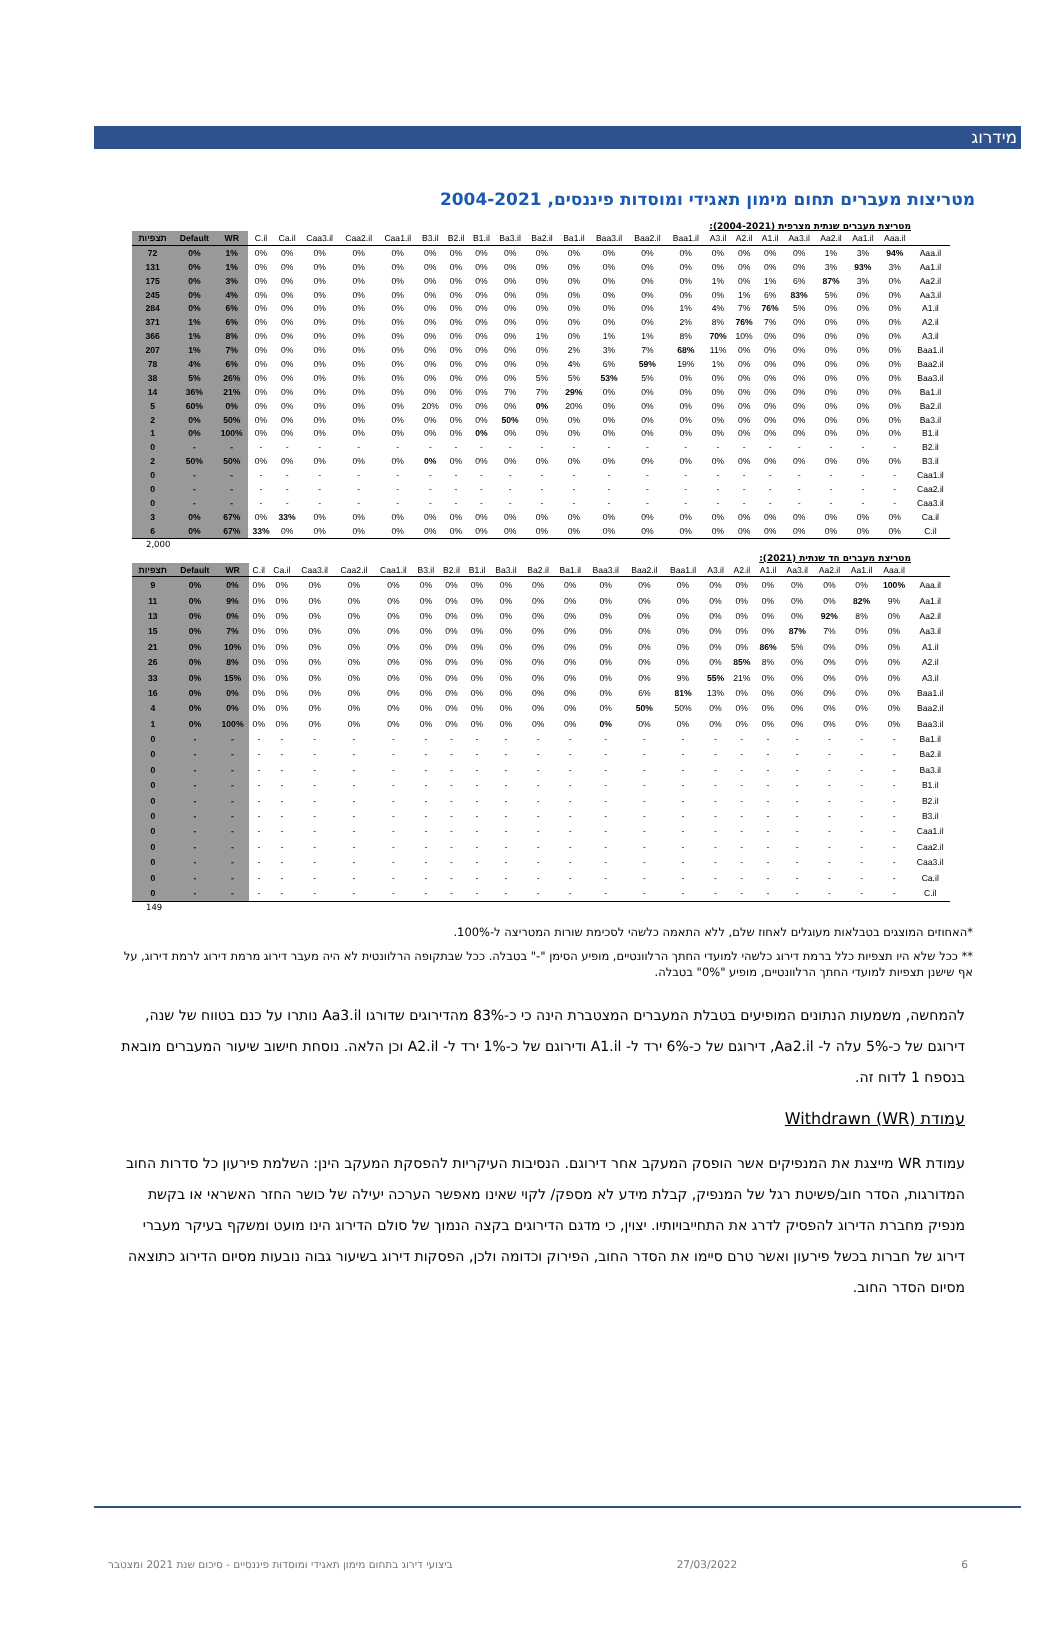מידרוג
מטריצות מעברים תחום מימון תאגידי ומוסדות פיננסים, 2004-2021
מטריצת מעברים שנתית מצרפית (2004-2021):
| תצפיות | Default | WR | C.il | Ca.il | Caa3.il | Caa2.il | Caa1.il | B3.il | B2.il | B1.il | Ba3.il | Ba2.il | Ba1.il | Baa3.il | Baa2.il | Baa1.il | A3.il | A2.il | A1.il | Aa3.il | Aa2.il | Aa1.il | Aaa.il | |
| --- | --- | --- | --- | --- | --- | --- | --- | --- | --- | --- | --- | --- | --- | --- | --- | --- | --- | --- | --- | --- | --- | --- | --- | --- |
| 72 | 0% | 1% | 0% | 0% | 0% | 0% | 0% | 0% | 0% | 0% | 0% | 0% | 0% | 0% | 0% | 0% | 0% | 0% | 0% | 0% | 1% | 3% | 94% | Aaa.il |
| 131 | 0% | 1% | 0% | 0% | 0% | 0% | 0% | 0% | 0% | 0% | 0% | 0% | 0% | 0% | 0% | 0% | 0% | 0% | 0% | 0% | 3% | 93% | 3% | Aa1.il |
| 175 | 0% | 3% | 0% | 0% | 0% | 0% | 0% | 0% | 0% | 0% | 0% | 0% | 0% | 0% | 0% | 0% | 1% | 0% | 1% | 6% | 87% | 3% | 0% | Aa2.il |
| 245 | 0% | 4% | 0% | 0% | 0% | 0% | 0% | 0% | 0% | 0% | 0% | 0% | 0% | 0% | 0% | 0% | 0% | 1% | 6% | 83% | 5% | 0% | 0% | Aa3.il |
| 284 | 0% | 6% | 0% | 0% | 0% | 0% | 0% | 0% | 0% | 0% | 0% | 0% | 0% | 0% | 0% | 1% | 4% | 7% | 76% | 5% | 0% | 0% | 0% | A1.il |
| 371 | 1% | 6% | 0% | 0% | 0% | 0% | 0% | 0% | 0% | 0% | 0% | 0% | 0% | 0% | 0% | 2% | 8% | 76% | 7% | 0% | 0% | 0% | 0% | A2.il |
| 366 | 1% | 8% | 0% | 0% | 0% | 0% | 0% | 0% | 0% | 0% | 0% | 1% | 0% | 1% | 1% | 8% | 70% | 10% | 0% | 0% | 0% | 0% | 0% | A3.il |
| 207 | 1% | 7% | 0% | 0% | 0% | 0% | 0% | 0% | 0% | 0% | 0% | 0% | 2% | 3% | 7% | 68% | 11% | 0% | 0% | 0% | 0% | 0% | 0% | Baa1.il |
| 78 | 4% | 6% | 0% | 0% | 0% | 0% | 0% | 0% | 0% | 0% | 0% | 0% | 4% | 6% | 59% | 19% | 1% | 0% | 0% | 0% | 0% | 0% | 0% | Baa2.il |
| 38 | 5% | 26% | 0% | 0% | 0% | 0% | 0% | 0% | 0% | 0% | 0% | 5% | 5% | 53% | 5% | 0% | 0% | 0% | 0% | 0% | 0% | 0% | 0% | Baa3.il |
| 14 | 36% | 21% | 0% | 0% | 0% | 0% | 0% | 0% | 0% | 0% | 7% | 7% | 29% | 0% | 0% | 0% | 0% | 0% | 0% | 0% | 0% | 0% | 0% | Ba1.il |
| 5 | 60% | 0% | 0% | 0% | 0% | 0% | 0% | 20% | 0% | 0% | 0% | 0% | 20% | 0% | 0% | 0% | 0% | 0% | 0% | 0% | 0% | 0% | 0% | Ba2.il |
| 2 | 0% | 50% | 0% | 0% | 0% | 0% | 0% | 0% | 0% | 0% | 50% | 0% | 0% | 0% | 0% | 0% | 0% | 0% | 0% | 0% | 0% | 0% | 0% | Ba3.il |
| 1 | 0% | 100% | 0% | 0% | 0% | 0% | 0% | 0% | 0% | 0% | 0% | 0% | 0% | 0% | 0% | 0% | 0% | 0% | 0% | 0% | 0% | 0% | 0% | B1.il |
| 0 | - | - | - | - | - | - | - | - | - | - | - | - | - | - | - | - | - | - | - | - | - | - | - | B2.il |
| 2 | 50% | 50% | 0% | 0% | 0% | 0% | 0% | 0% | 0% | 0% | 0% | 0% | 0% | 0% | 0% | 0% | 0% | 0% | 0% | 0% | 0% | 0% | 0% | B3.il |
| 0 | - | - | - | - | - | - | - | - | - | - | - | - | - | - | - | - | - | - | - | - | - | - | - | Caa1.il |
| 0 | - | - | - | - | - | - | - | - | - | - | - | - | - | - | - | - | - | - | - | - | - | - | - | Caa2.il |
| 0 | - | - | - | - | - | - | - | - | - | - | - | - | - | - | - | - | - | - | - | - | - | - | - | Caa3.il |
| 3 | 0% | 67% | 0% | 33% | 0% | 0% | 0% | 0% | 0% | 0% | 0% | 0% | 0% | 0% | 0% | 0% | 0% | 0% | 0% | 0% | 0% | 0% | 0% | Ca.il |
| 6 | 0% | 67% | 33% | 0% | 0% | 0% | 0% | 0% | 0% | 0% | 0% | 0% | 0% | 0% | 0% | 0% | 0% | 0% | 0% | 0% | 0% | 0% | 0% | C.il |
2,000
מטריצת מעברים חד שנתית (2021):
| תצפיות | Default | WR | C.il | Ca.il | Caa3.il | Caa2.il | Caa1.il | B3.il | B2.il | B1.il | Ba3.il | Ba2.il | Ba1.il | Baa3.il | Baa2.il | Baa1.il | A3.il | A2.il | A1.il | Aa3.il | Aa2.il | Aa1.il | Aaa.il | |
| --- | --- | --- | --- | --- | --- | --- | --- | --- | --- | --- | --- | --- | --- | --- | --- | --- | --- | --- | --- | --- | --- | --- | --- | --- |
| 9 | 0% | 0% | 0% | 0% | 0% | 0% | 0% | 0% | 0% | 0% | 0% | 0% | 0% | 0% | 0% | 0% | 0% | 0% | 0% | 0% | 0% | 0% | 100% | Aaa.il |
| 11 | 0% | 9% | 0% | 0% | 0% | 0% | 0% | 0% | 0% | 0% | 0% | 0% | 0% | 0% | 0% | 0% | 0% | 0% | 0% | 0% | 0% | 82% | 9% | Aa1.il |
| 13 | 0% | 0% | 0% | 0% | 0% | 0% | 0% | 0% | 0% | 0% | 0% | 0% | 0% | 0% | 0% | 0% | 0% | 0% | 0% | 0% | 92% | 8% | 0% | Aa2.il |
| 15 | 0% | 7% | 0% | 0% | 0% | 0% | 0% | 0% | 0% | 0% | 0% | 0% | 0% | 0% | 0% | 0% | 0% | 0% | 0% | 87% | 7% | 0% | 0% | Aa3.il |
| 21 | 0% | 10% | 0% | 0% | 0% | 0% | 0% | 0% | 0% | 0% | 0% | 0% | 0% | 0% | 0% | 0% | 0% | 0% | 86% | 5% | 0% | 0% | 0% | A1.il |
| 26 | 0% | 8% | 0% | 0% | 0% | 0% | 0% | 0% | 0% | 0% | 0% | 0% | 0% | 0% | 0% | 0% | 0% | 85% | 8% | 0% | 0% | 0% | 0% | A2.il |
| 33 | 0% | 15% | 0% | 0% | 0% | 0% | 0% | 0% | 0% | 0% | 0% | 0% | 0% | 0% | 0% | 9% | 55% | 21% | 0% | 0% | 0% | 0% | 0% | A3.il |
| 16 | 0% | 0% | 0% | 0% | 0% | 0% | 0% | 0% | 0% | 0% | 0% | 0% | 0% | 0% | 6% | 81% | 13% | 0% | 0% | 0% | 0% | 0% | 0% | Baa1.il |
| 4 | 0% | 0% | 0% | 0% | 0% | 0% | 0% | 0% | 0% | 0% | 0% | 0% | 0% | 0% | 50% | 50% | 0% | 0% | 0% | 0% | 0% | 0% | 0% | Baa2.il |
| 1 | 0% | 100% | 0% | 0% | 0% | 0% | 0% | 0% | 0% | 0% | 0% | 0% | 0% | 0% | 0% | 0% | 0% | 0% | 0% | 0% | 0% | 0% | 0% | Baa3.il |
| 0 | - | - | - | - | - | - | - | - | - | - | - | - | - | - | - | - | - | - | - | - | - | - | - | Ba1.il |
| 0 | - | - | - | - | - | - | - | - | - | - | - | - | - | - | - | - | - | - | - | - | - | - | - | Ba2.il |
| 0 | - | - | - | - | - | - | - | - | - | - | - | - | - | - | - | - | - | - | - | - | - | - | - | Ba3.il |
| 0 | - | - | - | - | - | - | - | - | - | - | - | - | - | - | - | - | - | - | - | - | - | - | - | B1.il |
| 0 | - | - | - | - | - | - | - | - | - | - | - | - | - | - | - | - | - | - | - | - | - | - | - | B2.il |
| 0 | - | - | - | - | - | - | - | - | - | - | - | - | - | - | - | - | - | - | - | - | - | - | - | B3.il |
| 0 | - | - | - | - | - | - | - | - | - | - | - | - | - | - | - | - | - | - | - | - | - | - | - | Caa1.il |
| 0 | - | - | - | - | - | - | - | - | - | - | - | - | - | - | - | - | - | - | - | - | - | - | - | Caa2.il |
| 0 | - | - | - | - | - | - | - | - | - | - | - | - | - | - | - | - | - | - | - | - | - | - | - | Caa3.il |
| 0 | - | - | - | - | - | - | - | - | - | - | - | - | - | - | - | - | - | - | - | - | - | - | - | Ca.il |
| 0 | - | - | - | - | - | - | - | - | - | - | - | - | - | - | - | - | - | - | - | - | - | - | - | C.il |
149
*האחוזים המוצגים בטבלאות מעוגלים לאחוז שלם, ללא התאמה כלשהי לסכימת שורות המטריצה ל-100%.
** ככל שלא היו תצפיות כלל ברמת דירוג כלשהי למועדי החתך הרלוונטיים, מופיע הסימן "-" בטבלה. ככל שבתקופה הרלוונטית לא היה מעבר דירוג מרמת דירוג לרמת דירוג, על אף שישנן תצפיות למועדי החתך הרלוונטיים, מופיע "0%" בטבלה.
להמחשה, משמעות הנתונים המופיעים בטבלת המעברים המצטברת הינה כי כ-83% מהדירוגים שדורגו Aa3.il נותרו על כנם בטווח של שנה, דירוגם של כ-5% עלה ל- Aa2.il, דירוגם של כ-6% ירד ל- A1.il ודירוגם של כ-1% ירד ל- A2.il וכן הלאה. נוסחת חישוב שיעור המעברים מובאת בנספח 1 לדוח זה.
עמודת Withdrawn (WR)
עמודת WR מייצגת את המנפיקים אשר הופסק המעקב אחר דירוגם. הנסיבות העיקריות להפסקת המעקב הינן: השלמת פירעון כל סדרות החוב המדורגות, הסדר חוב/פשיטת רגל של המנפיק, קבלת מידע לא מספק/ לקוי שאינו מאפשר הערכה יעילה של כושר החזר האשראי או בקשת מנפיק מחברת הדירוג להפסיק לדרג את התחייבויותיו. יצוין, כי מדגם הדירוגים בקצה הנמוך של סולם הדירוג הינו מועט ומשקף בעיקר מעברי דירוג של חברות בכשל פירעון ואשר טרם סיימו את הסדר החוב, הפירוק וכדומה ולכן, הפסקות דירוג בשיעור גבוה נובעות מסיום הדירוג כתוצאה מסיום הסדר החוב.
ביצועי דירוג בתחום מימון תאגידי ומוסדות פיננסיים - סיכום שנת 2021 ומצטבר 27/03/2022 6